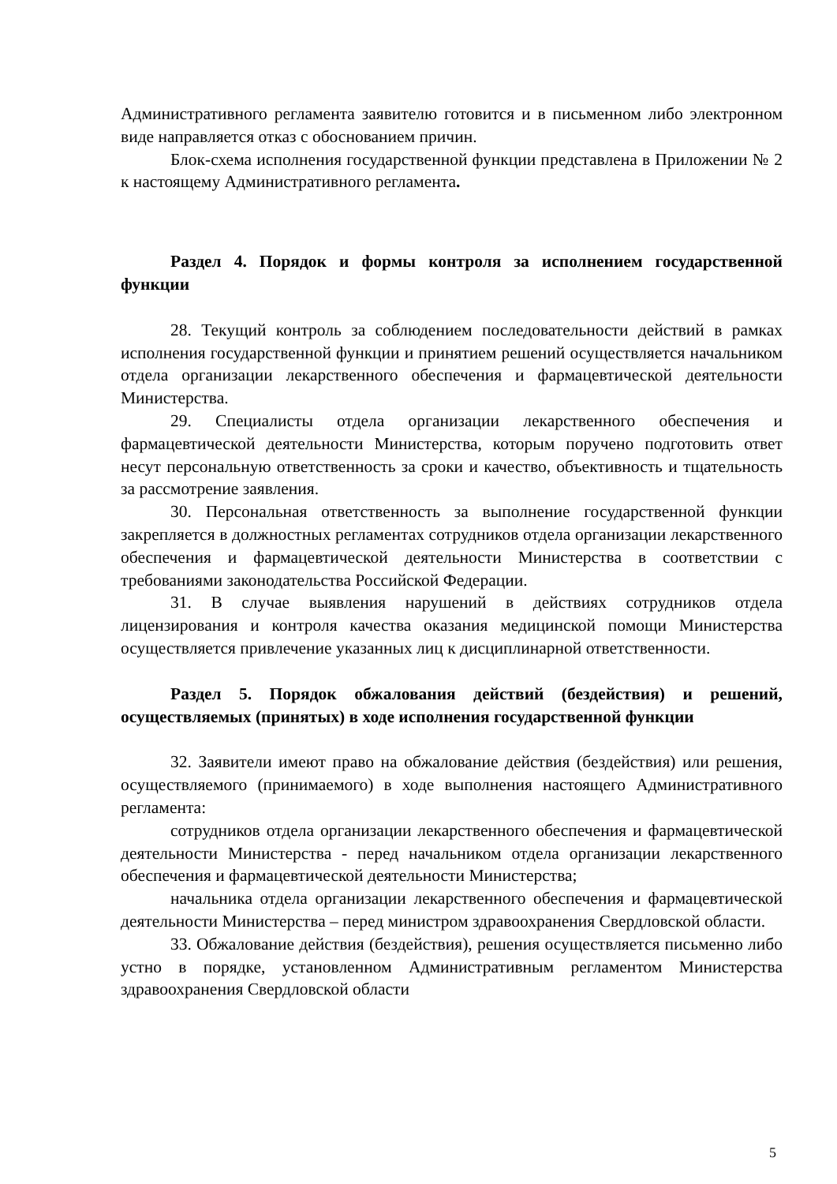Административного регламента заявителю готовится и в письменном либо электронном виде направляется отказ с обоснованием причин.
Блок-схема исполнения государственной функции представлена в Приложении № 2 к настоящему Административного регламента.
Раздел 4. Порядок и формы контроля за исполнением государственной функции
28. Текущий контроль за соблюдением последовательности действий в рамках исполнения государственной функции и принятием решений осуществляется начальником отдела организации лекарственного обеспечения и фармацевтической деятельности Министерства.
29. Специалисты отдела организации лекарственного обеспечения и фармацевтической деятельности Министерства, которым поручено подготовить ответ несут персональную ответственность за сроки и качество, объективность и тщательность за рассмотрение заявления.
30. Персональная ответственность за выполнение государственной функции закрепляется в должностных регламентах сотрудников отдела организации лекарственного обеспечения и фармацевтической деятельности Министерства в соответствии с требованиями законодательства Российской Федерации.
31. В случае выявления нарушений в действиях сотрудников отдела лицензирования и контроля качества оказания медицинской помощи Министерства осуществляется привлечение указанных лиц к дисциплинарной ответственности.
Раздел 5. Порядок обжалования действий (бездействия) и решений, осуществляемых (принятых) в ходе исполнения государственной функции
32. Заявители имеют право на обжалование действия (бездействия) или решения, осуществляемого (принимаемого) в ходе выполнения настоящего Административного регламента:
сотрудников отдела организации лекарственного обеспечения и фармацевтической деятельности Министерства - перед начальником отдела организации лекарственного обеспечения и фармацевтической деятельности Министерства;
начальника отдела организации лекарственного обеспечения и фармацевтической деятельности Министерства – перед министром здравоохранения Свердловской области.
33. Обжалование действия (бездействия), решения осуществляется письменно либо устно в порядке, установленном Административным регламентом Министерства здравоохранения Свердловской области
5